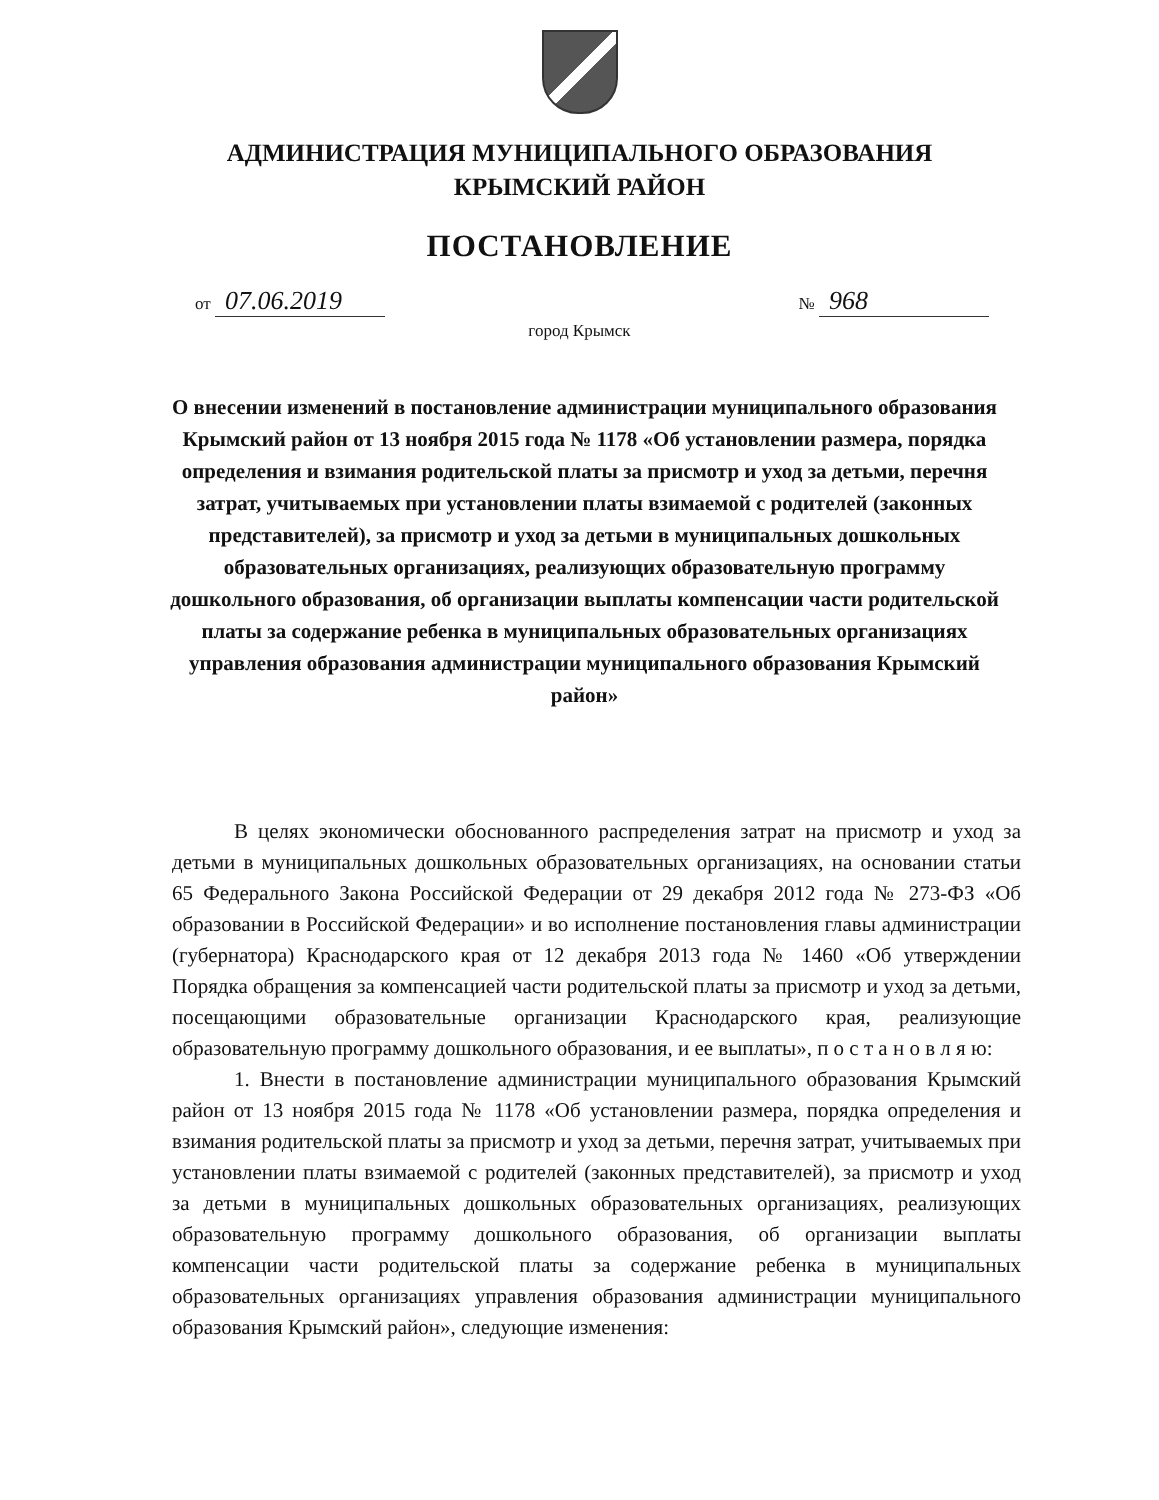АДМИНИСТРАЦИЯ МУНИЦИПАЛЬНОГО ОБРАЗОВАНИЯ
КРЫМСКИЙ РАЙОН
ПОСТАНОВЛЕНИЕ
от 07.06.2019 № 968
город Крымск
О внесении изменений в постановление администрации муниципального образования Крымский район от 13 ноября 2015 года № 1178 «Об установлении размера, порядка определения и взимания родительской платы за присмотр и уход за детьми, перечня затрат, учитываемых при установлении платы взимаемой с родителей (законных представителей), за присмотр и уход за детьми в муниципальных дошкольных образовательных организациях, реализующих образовательную программу дошкольного образования, об организации выплаты компенсации части родительской платы за содержание ребенка в муниципальных образовательных организациях управления образования администрации муниципального образования Крымский район»
В целях экономически обоснованного распределения затрат на присмотр и уход за детьми в муниципальных дошкольных образовательных организациях, на основании статьи 65 Федерального Закона Российской Федерации от 29 декабря 2012 года № 273-ФЗ «Об образовании в Российской Федерации» и во исполнение постановления главы администрации (губернатора) Краснодарского края от 12 декабря 2013 года № 1460 «Об утверждении Порядка обращения за компенсацией части родительской платы за присмотр и уход за детьми, посещающими образовательные организации Краснодарского края, реализующие образовательную программу дошкольного образования, и ее выплаты», п о с т а н о в л я ю:
1. Внести в постановление администрации муниципального образования Крымский район от 13 ноября 2015 года № 1178 «Об установлении размера, порядка определения и взимания родительской платы за присмотр и уход за детьми, перечня затрат, учитываемых при установлении платы взимаемой с родителей (законных представителей), за присмотр и уход за детьми в муниципальных дошкольных образовательных организациях, реализующих образовательную программу дошкольного образования, об организации выплаты компенсации части родительской платы за содержание ребенка в муниципальных образовательных организациях управления образования администрации муниципального образования Крымский район», следующие изменения: